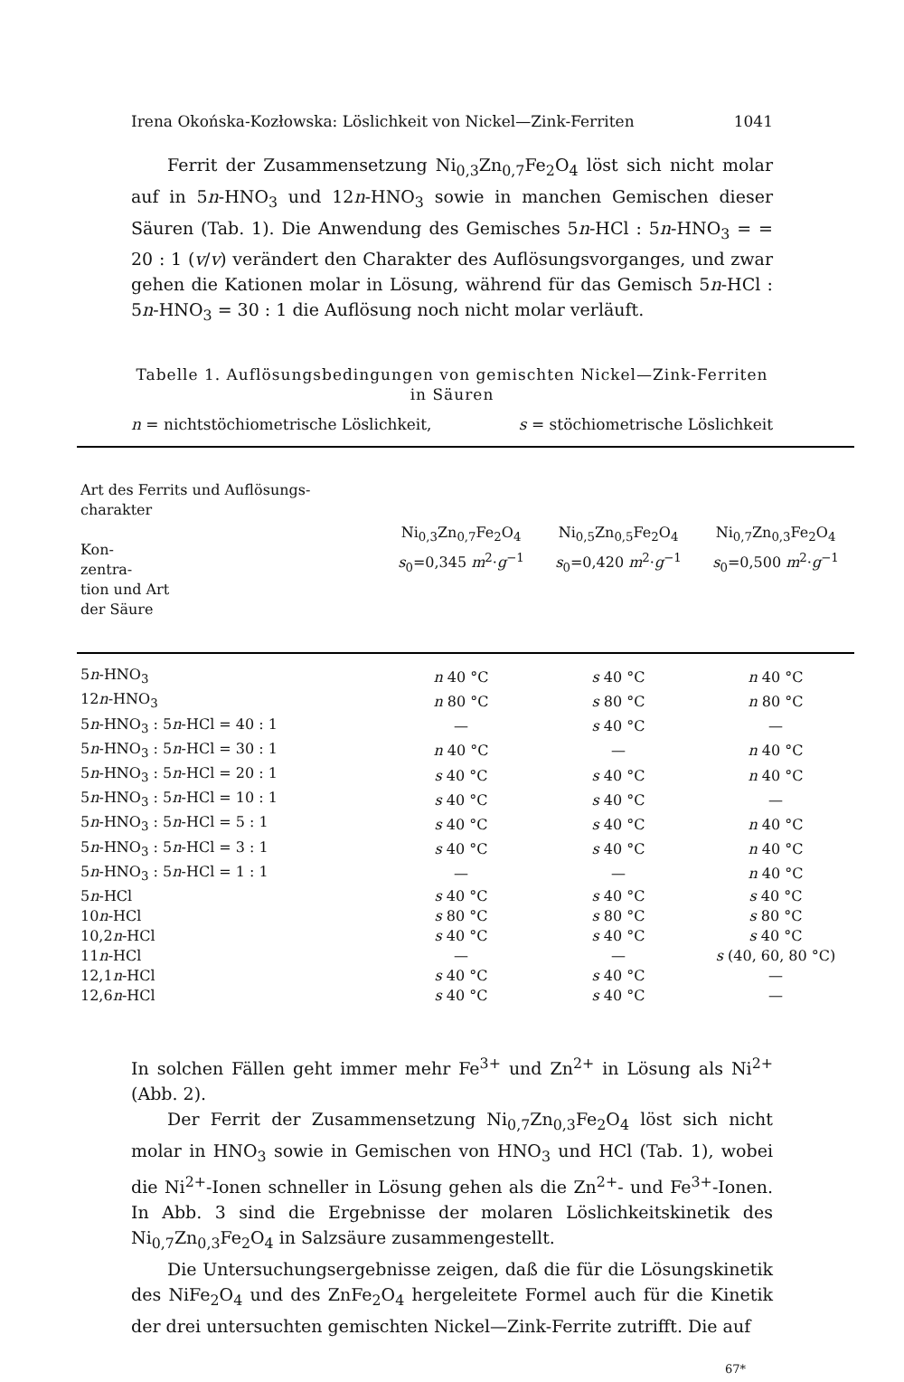Irena Okońska-Kozłowska: Löslichkeit von Nickel—Zink-Ferriten 1041
Ferrit der Zusammensetzung Ni<sub>0,3</sub>Zn<sub>0,7</sub>Fe<sub>2</sub>O<sub>4</sub> löst sich nicht molar auf in 5n-HNO<sub>3</sub> und 12n-HNO<sub>3</sub> sowie in manchen Gemischen dieser Säuren (Tab. 1). Die Anwendung des Gemisches 5n-HCl : 5n-HNO<sub>3</sub> = = 20 : 1 (v/v) verändert den Charakter des Auflösungsvorganges, und zwar gehen die Kationen molar in Lösung, während für das Gemisch 5n-HCl : 5n-HNO<sub>3</sub> = 30 : 1 die Auflösung noch nicht molar verläuft.
Tabelle 1. Auflösungsbedingungen von gemischten Nickel—Zink-Ferriten in Säuren
n = nichtstöchiometrische Löslichkeit, s = stöchiometrische Löslichkeit
| Art des Ferrits und Auflösungs-charakter Kon- zentra- tion und Art der Säure | Ni<sub>0,3</sub>Zn<sub>0,7</sub>Fe<sub>2</sub>O<sub>4</sub> s<sub>0</sub>=0,345 m<sup>2</sup>· g<sup>−1</sup> | Ni<sub>0,5</sub>Zn<sub>0,5</sub>Fe<sub>2</sub>O<sub>4</sub> s<sub>0</sub>=0,420 m<sup>2</sup>· g<sup>−1</sup> | Ni<sub>0,7</sub>Zn<sub>0,3</sub>Fe<sub>2</sub>O<sub>4</sub> s<sub>0</sub>=0,500 m<sup>2</sup>· g<sup>−1</sup> |
| --- | --- | --- | --- |
| 5 n -HNO<sub>3</sub> | n 40 °C | s 40 °C | n 40 °C |
| 12 n -HNO<sub>3</sub> | n 80 °C | s 80 °C | n 80 °C |
| 5 n -HNO<sub>3</sub> : 5 n -HCl = 40 : 1 | — | s 40 °C | — |
| 5 n -HNO<sub>3</sub> : 5 n -HCl = 30 : 1 | n 40 °C | — | n 40 °C |
| 5 n -HNO<sub>3</sub> : 5 n -HCl = 20 : 1 | s 40 °C | s 40 °C | n 40 °C |
| 5 n -HNO<sub>3</sub> : 5 n -HCl = 10 : 1 | s 40 °C | s 40 °C | — |
| 5 n -HNO<sub>3</sub> : 5 n -HCl = 5 : 1 | s 40 °C | s 40 °C | n 40 °C |
| 5 n -HNO<sub>3</sub> : 5 n -HCl = 3 : 1 | s 40 °C | s 40 °C | n 40 °C |
| 5 n -HNO<sub>3</sub> : 5 n -HCl = 1 : 1 | — | — | n 40 °C |
| 5 n -HCl | s 40 °C | s 40 °C | s 40 °C |
| 10 n -HCl | s 80 °C | s 80 °C | s 80 °C |
| 10,2 n -HCl | s 40 °C | s 40 °C | s 40 °C |
| 11 n -HCl | — | — | s (40, 60, 80 °C) |
| 12,1 n -HCl | s 40 °C | s 40 °C | — |
| 12,6 n -HCl | s 40 °C | s 40 °C | — |
In solchen Fällen geht immer mehr Fe<sup>3+</sup> und Zn<sup>2+</sup> in Lösung als Ni<sup>2+</sup> (Abb. 2).
Der Ferrit der Zusammensetzung Ni<sub>0,7</sub>Zn<sub>0,3</sub>Fe<sub>2</sub>O<sub>4</sub> löst sich nicht molar in HNO<sub>3</sub> sowie in Gemischen von HNO<sub>3</sub> und HCl (Tab. 1), wobei die Ni<sup>2+</sup>-Ionen schneller in Lösung gehen als die Zn<sup>2+</sup>- und Fe<sup>3+</sup>-Ionen. In Abb. 3 sind die Ergebnisse der molaren Löslichkeitskinetik des Ni<sub>0,7</sub>Zn<sub>0,3</sub>Fe<sub>2</sub>O<sub>4</sub> in Salzsäure zusammengestellt.
Die Untersuchungsergebnisse zeigen, daß die für die Lösungskinetik des NiFe<sub>2</sub>O<sub>4</sub> und des ZnFe<sub>2</sub>O<sub>4</sub> hergeleitete Formel auch für die Kinetik der drei untersuchten gemischten Nickel—Zink-Ferrite zutrifft. Die auf
67*